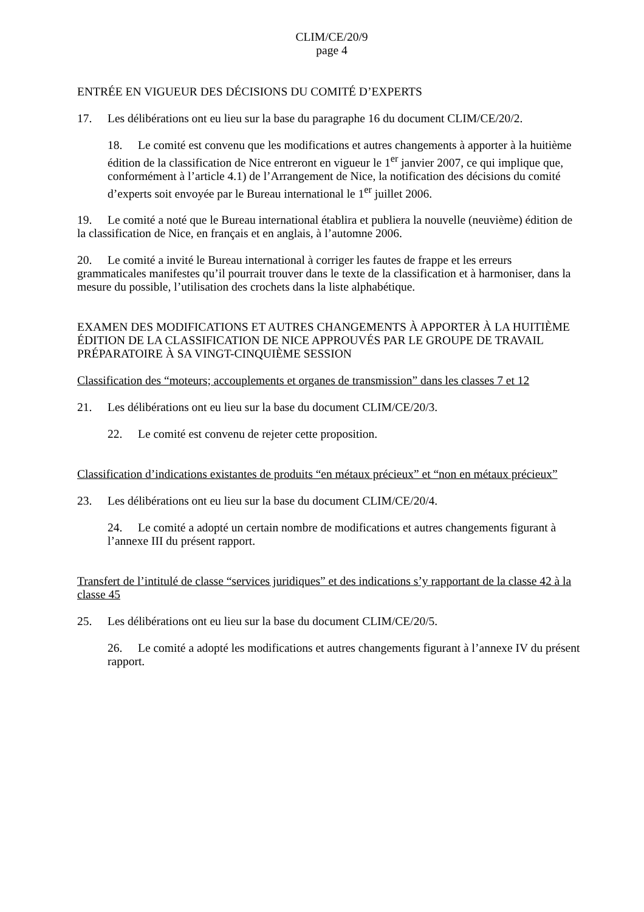CLIM/CE/20/9
page 4
ENTRÉE EN VIGUEUR DES DÉCISIONS DU COMITÉ D’EXPERTS
17. Les délibérations ont eu lieu sur la base du paragraphe 16 du document CLIM/CE/20/2.
18. Le comité est convenu que les modifications et autres changements à apporter à la huitième édition de la classification de Nice entreront en vigueur le 1<sup>er</sup> janvier 2007, ce qui implique que, conformément à l’article 4.1) de l’Arrangement de Nice, la notification des décisions du comité d’experts soit envoyée par le Bureau international le 1<sup>er</sup> juillet 2006.
19. Le comité a noté que le Bureau international établira et publiera la nouvelle (neuvième) édition de la classification de Nice, en français et en anglais, à l’automne 2006.
20. Le comité a invité le Bureau international à corriger les fautes de frappe et les erreurs grammaticales manifestes qu’il pourrait trouver dans le texte de la classification et à harmoniser, dans la mesure du possible, l’utilisation des crochets dans la liste alphabétique.
EXAMEN DES MODIFICATIONS ET AUTRES CHANGEMENTS À APPORTER À LA HUITIÈME ÉDITION DE LA CLASSIFICATION DE NICE APPROUVÉS PAR LE GROUPE DE TRAVAIL PRÉPARATOIRE À SA VINGT-CINQUIÈME SESSION
Classification des “moteurs; accouplements et organes de transmission” dans les classes 7 et 12
21. Les délibérations ont eu lieu sur la base du document CLIM/CE/20/3.
22. Le comité est convenu de rejeter cette proposition.
Classification d’indications existantes de produits “en métaux précieux” et “non en métaux précieux”
23. Les délibérations ont eu lieu sur la base du document CLIM/CE/20/4.
24. Le comité a adopté un certain nombre de modifications et autres changements figurant à l’annexe III du présent rapport.
Transfert de l’intitulé de classe “services juridiques” et des indications s’y rapportant de la classe 42 à la classe 45
25. Les délibérations ont eu lieu sur la base du document CLIM/CE/20/5.
26. Le comité a adopté les modifications et autres changements figurant à l’annexe IV du présent rapport.